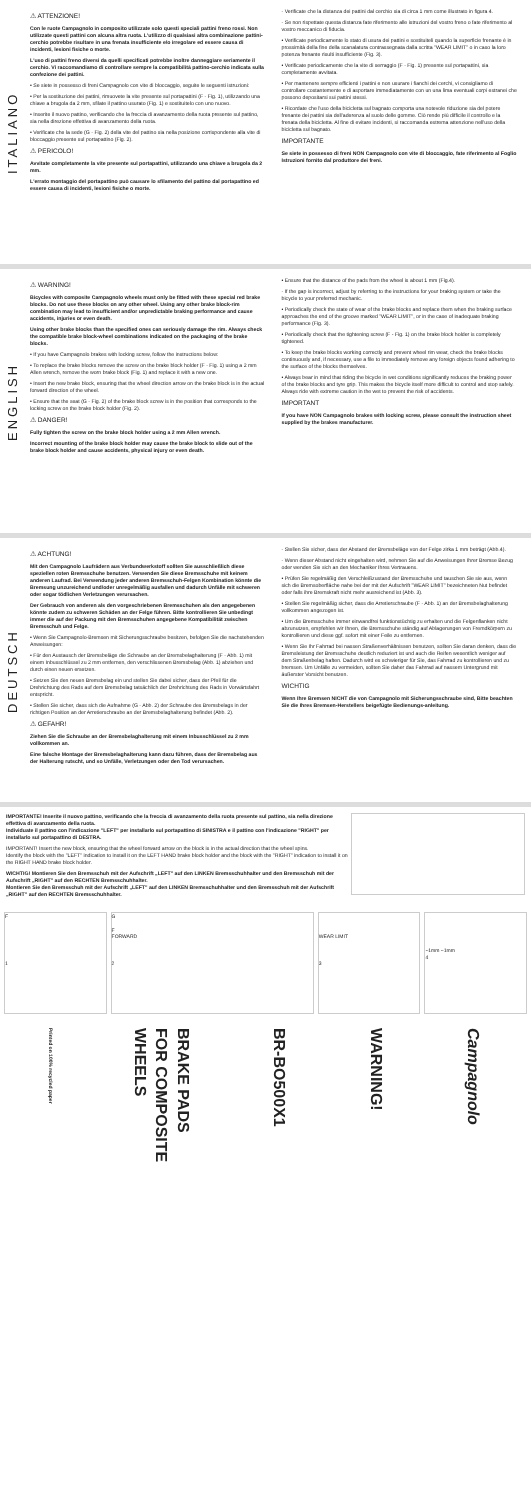ITALIANO
⚠ ATTENZIONE!
Con le ruote Campagnolo in composito utilizzate solo questi speciali pattini freno rossi. Non utilizzate questi pattini con alcuna altra ruota. L'utilizzo di qualsiasi altra combinazione pattini-cerchio potrebbe risultare in una frenata insufficiente e/o irregolare ed essere causa di incidenti, lesioni fisiche o morte.
L'uso di pattini freno diversi da quelli specificati potrebbe inoltre danneggiare seriamente il cerchio. Vi raccomandiamo di controllare sempre la compatibilità pattino-cerchio indicata sulla confezione dei pattini.
• Se siete in possesso di freni Campagnolo con vite di bloccaggio, seguite le seguenti istruzioni:
• Per la sostituzione dei pattini, rimuovete la vite presente sul portapattini (F - Fig. 1), utilizzando una chiave a brugola da 2 mm, sfilate il pattino usurato (Fig. 1) e sostituitelo con uno nuovo.
• Inserite il nuovo pattino, verificando che la freccia di avanzamento della ruota presente sul pattino, sia nella direzione effettiva di avanzamento della ruota.
• Verificate che la sede (G - Fig. 2) della vite del pattino sia nella posizione corrispondente alla vite di bloccaggio presente sul portapattino (Fig. 2).
⚠ PERICOLO!
Avvitate completamente la vite presente sul portapattini, utilizzando una chiave a brugola da 2 mm.
L'errato montaggio del portapattino può causare lo sfilamento del pattino dal portapattino ed essere causa di incidenti, lesioni fisiche o morte.
- Verificate che la distanza dei pattini dal cerchio sia di circa 1 mm come illustrato in figura 4.
- Se non rispettate questa distanza fate riferimento alle istruzioni del vostro freno o fate riferimento al vostro meccanico di fiducia.
• Verificate periodicamente lo stato di usura dei pattini e sostituiteli quando la superficie frenante è in prossimità della fine della scanalatura contrassegnata dalla scritta "WEAR LIMIT" o in caso la loro potenza frenante risulti insufficiente (Fig. 3).
• Verificate periodicamente che la vite di serraggio (F - Fig. 1) presente sul portapattini, sia completamente avvitata.
• Per mantenere sempre efficienti i pattini e non usurare i fianchi dei cerchi, vi consigliamo di controllare costantemente e di asportare immediatamente con un una lima eventuali corpi estranei che possono depositarsi sui pattini stessi.
• Ricordate che l'uso della bicicletta sul bagnato comporta una notevole riduzione sia del potere frenante dei pattini sia dell'aderenza al suolo delle gomme. Ciò rende più difficile il controllo e la frenata della bicicletta. Al fine di evitare incidenti, si raccomanda estrema attenzione nell'uso della bicicletta sul bagnato.
IMPORTANTE
Se siete in possesso di freni NON Campagnolo con vite di bloccaggio, fate riferimento al Foglio Istruzioni fornito dal produttore dei freni.
ENGLISH
⚠ WARNING!
Bicycles with composite Campagnolo wheels must only be fitted with these special red brake blocks. Do not use these blocks on any other wheel. Using any other brake block-rim combination may lead to insufficient and/or unpredictable braking performance and cause accidents, injuries or even death.
Using other brake blocks than the specified ones can seriously damage the rim. Always check the compatible brake block-wheel combinations indicated on the packaging of the brake blocks.
• If you have Campagnolo brakes with locking screw, follow the instructions below:
• To replace the brake blocks remove the screw on the brake block holder (F - Fig. 1) using a 2 mm Allen wrench, remove the worn brake block (Fig. 1) and replace it with a new one.
• Insert the new brake block, ensuring that the wheel direction arrow on the brake block is in the actual forward direction of the wheel.
• Ensure that the seat (G - Fig. 2) of the brake block screw is in the position that corresponds to the locking screw on the brake block holder (Fig. 2).
⚠ DANGER!
Fully tighten the screw on the brake block holder using a 2 mm Allen wrench.
Incorrect mounting of the brake block holder may cause the brake block to slide out of the brake block holder and cause accidents, physical injury or even death.
• Ensure that the distance of the pads from the wheel is about 1 mm (Fig.4).
- If the gap is incorrect, adjust by referring to the instructions for your braking system or take the bicycle to your preferred mechanic.
• Periodically check the state of wear of the brake blocks and replace them when the braking surface approaches the end of the groove marked "WEAR LIMIT", or in the case of inadequate braking performance (Fig. 3).
• Periodically check that the tightening screw (F - Fig. 1) on the brake block holder is completely tightened.
• To keep the brake blocks working correctly and prevent wheel rim wear, check the brake blocks continuously and, if necessary, use a file to immediately remove any foreign objects found adhering to the surface of the blocks themselves.
• Always bear in mind that riding the bicycle in wet conditions significantly reduces the braking power of the brake blocks and tyre grip. This makes the bicycle itself more difficult to control and stop safely. Always ride with extreme caution in the wet to prevent the risk of accidents.
IMPORTANT
If you have NON Campagnolo brakes with locking screw, please consult the instruction sheet supplied by the brakes manufacturer.
DEUTSCH
⚠ ACHTUNG!
Mit den Campagnolo Laufrädern aus Verbundwerkstoff sollten Sie ausschließlich diese speziellen roten Bremsschuhe benutzen. Verwenden Sie diese Bremsschuhe mit keinem anderen Laufrad. Bei Verwendung jeder anderen Bremsschuh-Felgen Kombination könnte die Bremsung unzureichend und/oder unregelmäßig ausfallen und dadurch Unfälle mit schweren oder sogar tödlichen Verletzungen verursachen.
Der Gebrauch von anderen als den vorgeschriebenen Bremsschuhen als den angegebenen könnte zudem zu schweren Schäden an der Felge führen. Bitte kontrollieren Sie unbedingt immer die auf der Packung mit den Bremsschuhen angegebene Kompatibilität zwischen Bremsschuh und Felge.
• Wenn Sie Campagnolo-Bremsen mit Sicherungsschraube besitzen, befolgen Sie die nachstehenden Anweisungen:
• Für den Austausch der Bremsbeläge die Schraube an der Bremsbelaghalterung (F - Abb. 1) mit einem Inbusschlüssel zu 2 mm entfernen, den verschlissenen Bremsbelag (Abb. 1) abziehen und durch einen neuen ersetzen.
• Setzen Sie den neuen Bremsbelag ein und stellen Sie dabei sicher, dass der Pfeil für die Drehrichtung des Rads auf dem Bremsbelag tatsächlich der Drehrichtung des Rads in Vorwärtsfahrt entspricht.
• Stellen Sie sicher, dass sich die Aufnahme (G - Abb. 2) der Schraube des Bremsbelags in der richtigen Position an der Arretierschraube an der Bremsbelaghalterung befindet (Abb. 2).
⚠ GEFAHR!
Ziehen Sie die Schraube an der Bremsbelaghalterung mit einem Inbusschlüssel zu 2 mm vollkommen an.
Eine falsche Montage der Bremsbelaghalterung kann dazu führen, dass der Bremsbelag aus der Halterung rutscht, und so Unfälle, Verletzungen oder den Tod verursachen.
- Stellen Sie sicher, dass der Abstand der Bremsbeläge von der Felge zirka 1 mm beträgt (Abb.4).
- Wenn dieser Abstand nicht eingehalten wird, nehmen Sie auf die Anweisungen Ihrer Bremse Bezug oder wenden Sie sich an den Mechaniker Ihres Vertrauens.
• Prüfen Sie regelmäßig den Verschleißzustand der Bremsschuhe und tauschen Sie sie aus, wenn sich die Bremsoberfläche nahe bei der mit der Aufschrift "WEAR LIMIT" bezeichneten Nut befindet oder falls ihre Bremskraft nicht mehr ausreichend ist (Abb. 3).
• Stellen Sie regelmäßig sicher, dass die Arretierschraube (F - Abb. 1) an der Bremsbelaghalterung vollkommen angezogen ist.
• Um die Bremsschuhe immer einwandfrei funktionstüchtig zu erhalten und die Felgenflanken nicht abzunutzen, empfehlen wir Ihnen, die Bremsschuhe ständig auf Ablagerungen von Fremdkörpern zu kontrollieren und diese ggf. sofort mit einer Feile zu entfernen.
• Wenn Sie Ihr Fahrrad bei nassen Straßenverhältnissen benutzen, sollten Sie daran denken, dass die Bremsleistung der Bremsschuhe deutlich reduziert ist und auch die Reifen wesentlich weniger auf dem Straßenbelag haften. Dadurch wird es schwieriger für Sie, das Fahrrad zu kontrollieren und zu bremsen. Um Unfälle zu vermeiden, sollten Sie daher das Fahrrad auf nassem Untergrund mit äußerster Vorsicht benutzen.
WICHTIG
Wenn Ihre Bremsen NICHT die von Campagnolo mit Sicherungsschraube sind, Bitte beachten Sie die Ihres Bremsen-Herstellers beigefügte Bedienungs-anleitung.
IMPORTANTE! Inserite il nuovo pattino, verificando che la freccia di avanzamento della ruota presente sul pattino, sia nella direzione effettiva di avanzamento della ruota.
Individuate il pattino con l'indicazione "LEFT" per installarlo sul portapattino di SINISTRA e il pattino con l'indicazione "RIGHT" per installarlo sul portapattino di DESTRA.
IMPORTANT! Insert the new block, ensuring that the wheel forward arrow on the block is in the actual direction that the wheel spins.
Identify the block with the "LEFT" indication to install it on the LEFT HAND brake block holder and the block with the "RIGHT" indication to install it on the RIGHT HAND brake block holder.
WICHTIG! Montieren Sie den Bremsschuh mit der Aufschrift „LEFT" auf den LINKEN Bremsschuhhalter und den Bremsschuh mit der Aufschrift „RIGHT" auf den RECHTEN Bremsschuhhalter.
Montieren Sie den Bremsschuh mit der Aufschrift „LEFT" auf den LINKEN Bremsschuhhalter und den Bremsschuh mit der Aufschrift „RIGHT" auf den RECHTEN Bremsschuhhalter.
F
1
G
F
FORWARD
2
WEAR LIMIT
3
~1mm ~1mm
4
Printed on 100% recycled paper
BRAKE PADS FOR COMPOSITE WHEELS
BR-BO500X1
WARNING!
Campagnolo